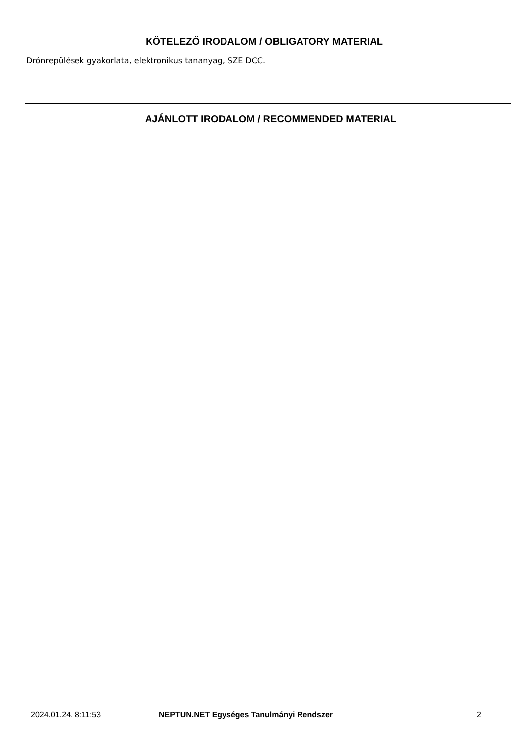KÖTELEZŐ IRODALOM / OBLIGATORY MATERIAL
Drónrepülések gyakorlata, elektronikus tananyag, SZE DCC.
AJÁNLOTT IRODALOM / RECOMMENDED MATERIAL
2024.01.24. 8:11:53 NEPTUN.NET Egységes Tanulmányi Rendszer 2